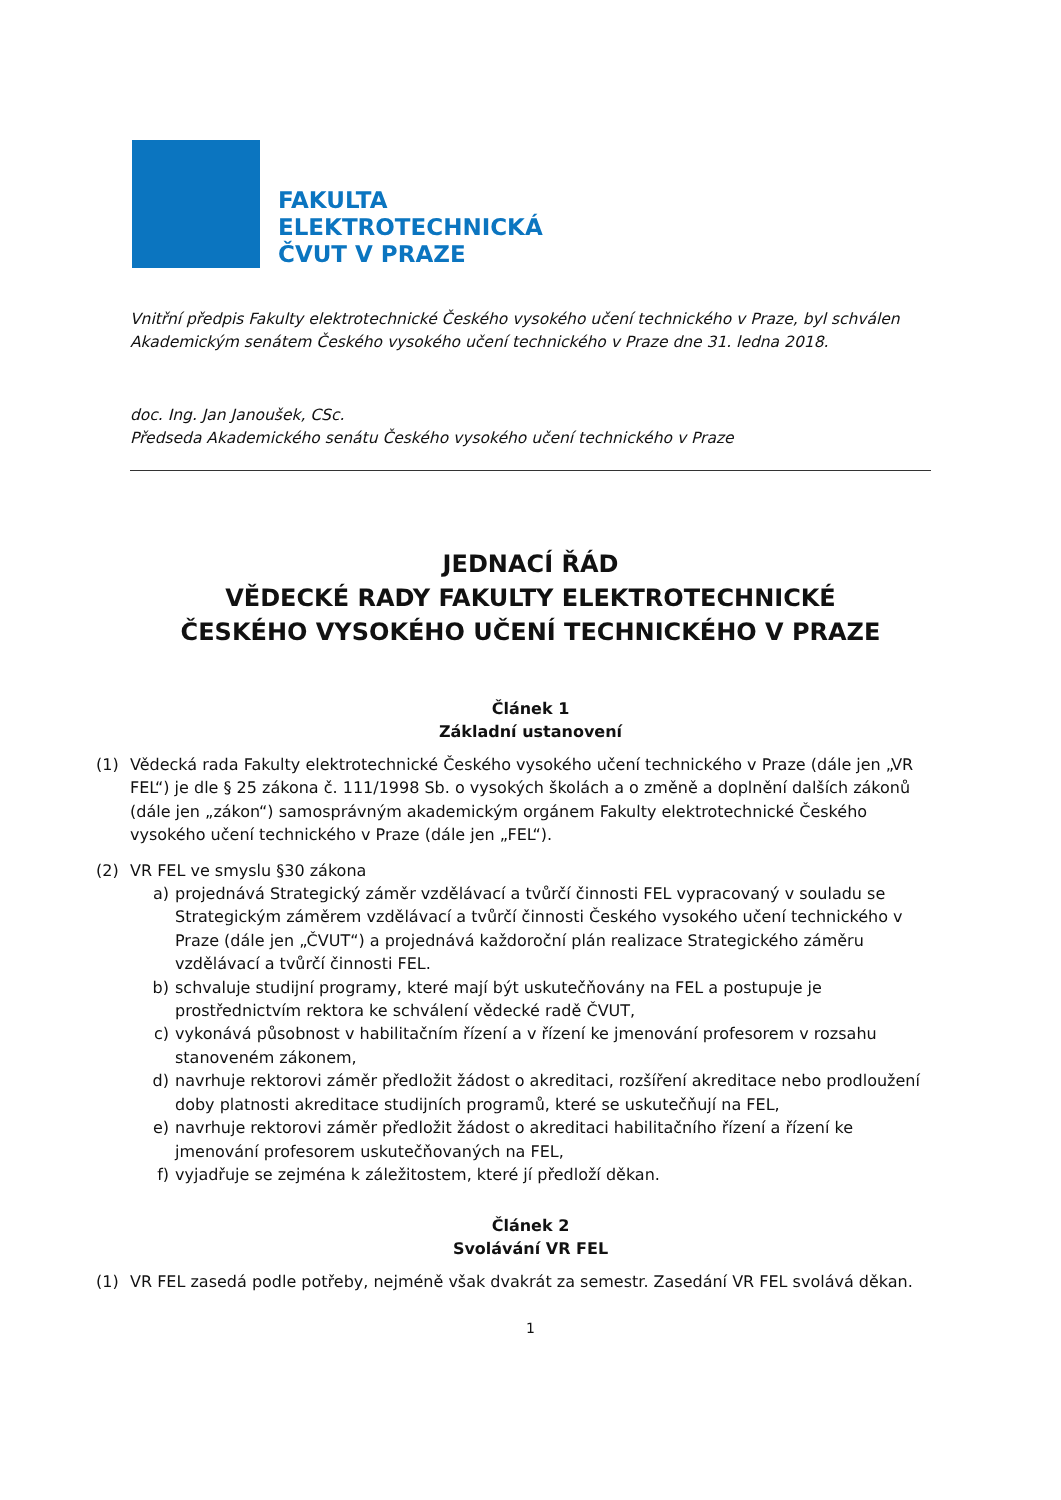FAKULTA
ELEKTROTECHNICKÁ
ČVUT V PRAZE
Vnitřní předpis Fakulty elektrotechnické Českého vysokého učení technického v Praze, byl schválen Akademickým senátem Českého vysokého učení technického v Praze dne 31. ledna 2018.
doc. Ing. Jan Janoušek, CSc.
Předseda Akademického senátu Českého vysokého učení technického v Praze
JEDNACÍ ŘÁD
VĚDECKÉ RADY FAKULTY ELEKTROTECHNICKÉ
ČESKÉHO VYSOKÉHO UČENÍ TECHNICKÉHO V PRAZE
Článek 1
Základní ustanovení
(1) Vědecká rada Fakulty elektrotechnické Českého vysokého učení technického v Praze (dále jen „VR FEL“) je dle § 25 zákona č. 111/1998 Sb. o vysokých školách a o změně a doplnění dalších zákonů (dále jen „zákon“) samosprávným akademickým orgánem Fakulty elektrotechnické Českého vysokého učení technického v Praze (dále jen „FEL“).
(2) VR FEL ve smyslu §30 zákona
a) projednává Strategický záměr vzdělávací a tvůrčí činnosti FEL vypracovaný v souladu se Strategickým záměrem vzdělávací a tvůrčí činnosti Českého vysokého učení technického v Praze (dále jen „ČVUT“) a projednává každoroční plán realizace Strategického záměru vzdělávací a tvůrčí činnosti FEL.
b) schvaluje studijní programy, které mají být uskutečňovány na FEL a postupuje je prostřednictvím rektora ke schválení vědecké radě ČVUT,
c) vykonává působnost v habilitačním řízení a v řízení ke jmenování profesorem v rozsahu stanoveném zákonem,
d) navrhuje rektorovi záměr předložit žádost o akreditaci, rozšíření akreditace nebo prodloužení doby platnosti akreditace studijních programů, které se uskutečňují na FEL,
e) navrhuje rektorovi záměr předložit žádost o akreditaci habilitačního řízení a řízení ke jmenování profesorem uskutečňovaných na FEL,
f) vyjadřuje se zejména k záležitostem, které jí předloží děkan.
Článek 2
Svolávání VR FEL
(1) VR FEL zasedá podle potřeby, nejméně však dvakrát za semestr. Zasedání VR FEL svolává děkan.
1